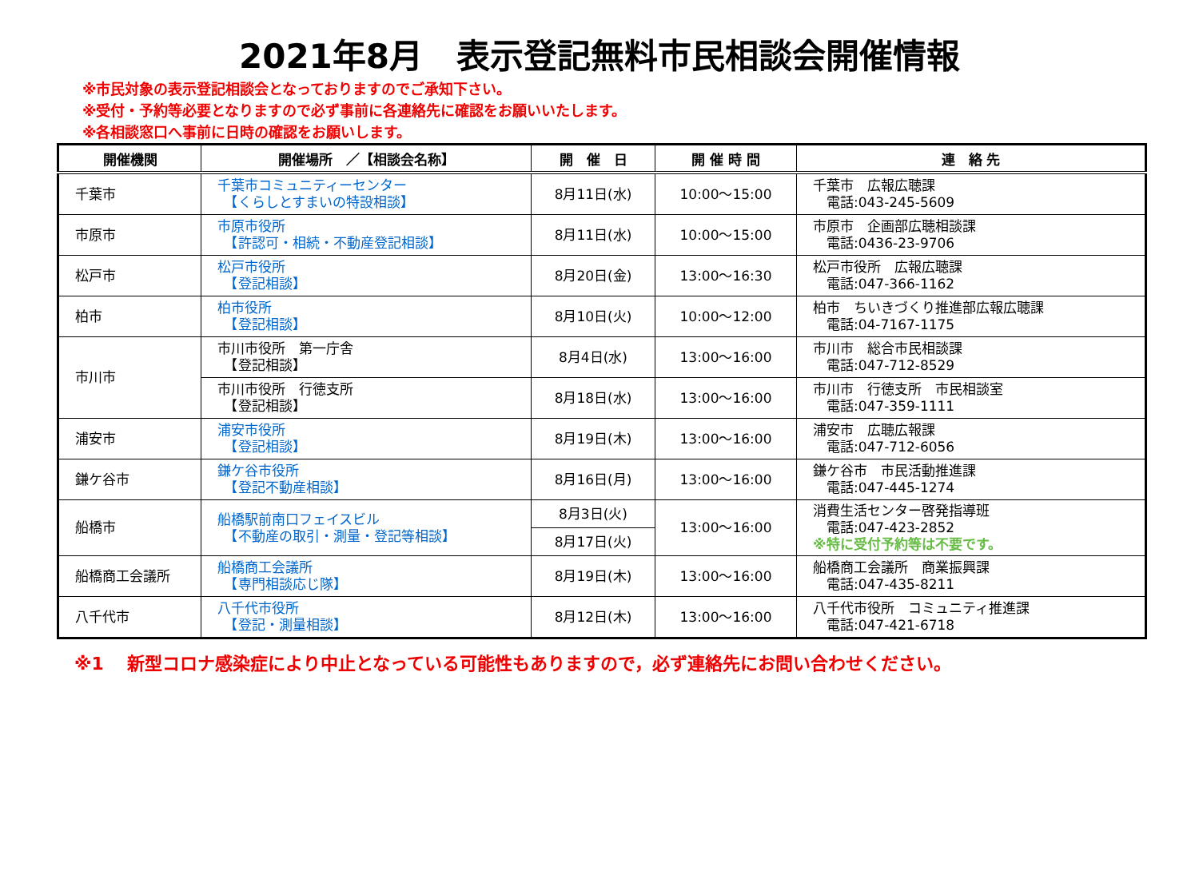2021年8月　表示登記無料市民相談会開催情報
※市民対象の表示登記相談会となっておりますのでご承知下さい。
※受付・予約等必要となりますので必ず事前に各連絡先に確認をお願いいたします。
※各相談窓口へ事前に日時の確認をお願いします。
| 開催機関 | 開催場所 ／【相談会名称】 | 開 催 日 | 開 催 時 間 | 連 絡 先 |
| --- | --- | --- | --- | --- |
| 千葉市 | 千葉市コミュニティーセンター 【くらしとすまいの特設相談】 | 8月11日(水) | 10:00～15:00 | 千葉市 広報広聴課 電話:043-245-5609 |
| 市原市 | 市原市役所 【許認可・相続・不動産登記相談】 | 8月11日(水) | 10:00～15:00 | 市原市 企画部広聴相談課 電話:0436-23-9706 |
| 松戸市 | 松戸市役所 【登記相談】 | 8月20日(金) | 13:00～16:30 | 松戸市役所 広報広聴課 電話:047-366-1162 |
| 柏市 | 柏市役所 【登記相談】 | 8月10日(火) | 10:00～12:00 | 柏市 ちいきづくり推進部広報広聴課 電話:04-7167-1175 |
| 市川市 | 市川市役所 第一庁舎 【登記相談】 | 8月4日(水) | 13:00～16:00 | 市川市 総合市民相談課 電話:047-712-8529 |
| | 市川市役所 行徳支所 【登記相談】 | 8月18日(水) | 13:00～16:00 | 市川市 行徳支所 市民相談室 電話:047-359-1111 |
| 浦安市 | 浦安市役所 【登記相談】 | 8月19日(木) | 13:00～16:00 | 浦安市 広聴広報課 電話:047-712-6056 |
| 鎌ケ谷市 | 鎌ケ谷市役所 【登記不動産相談】 | 8月16日(月) | 13:00～16:00 | 鎌ケ谷市 市民活動推進課 電話:047-445-1274 |
| 船橋市 | 船橋駅前南口フェイスビル 【不動産の取引・測量・登記等相談】 | 8月3日(火) | 13:00～16:00 | 消費生活センター啓発指導班 電話:047-423-2852 ※特に受付予約等は不要です。 |
| | | 8月17日(火) | | |
| 船橋商工会議所 | 船橋商工会議所 【専門相談応じ隊】 | 8月19日(木) | 13:00～16:00 | 船橋商工会議所 商業振興課 電話:047-435-8211 |
| 八千代市 | 八千代市役所 【登記・測量相談】 | 8月12日(木) | 13:00～16:00 | 八千代市役所 コミュニティ推進課 電話:047-421-6718 |
※1　 新型コロナ感染症により中止となっている可能性もありますので，必ず連絡先にお問い合わせください。